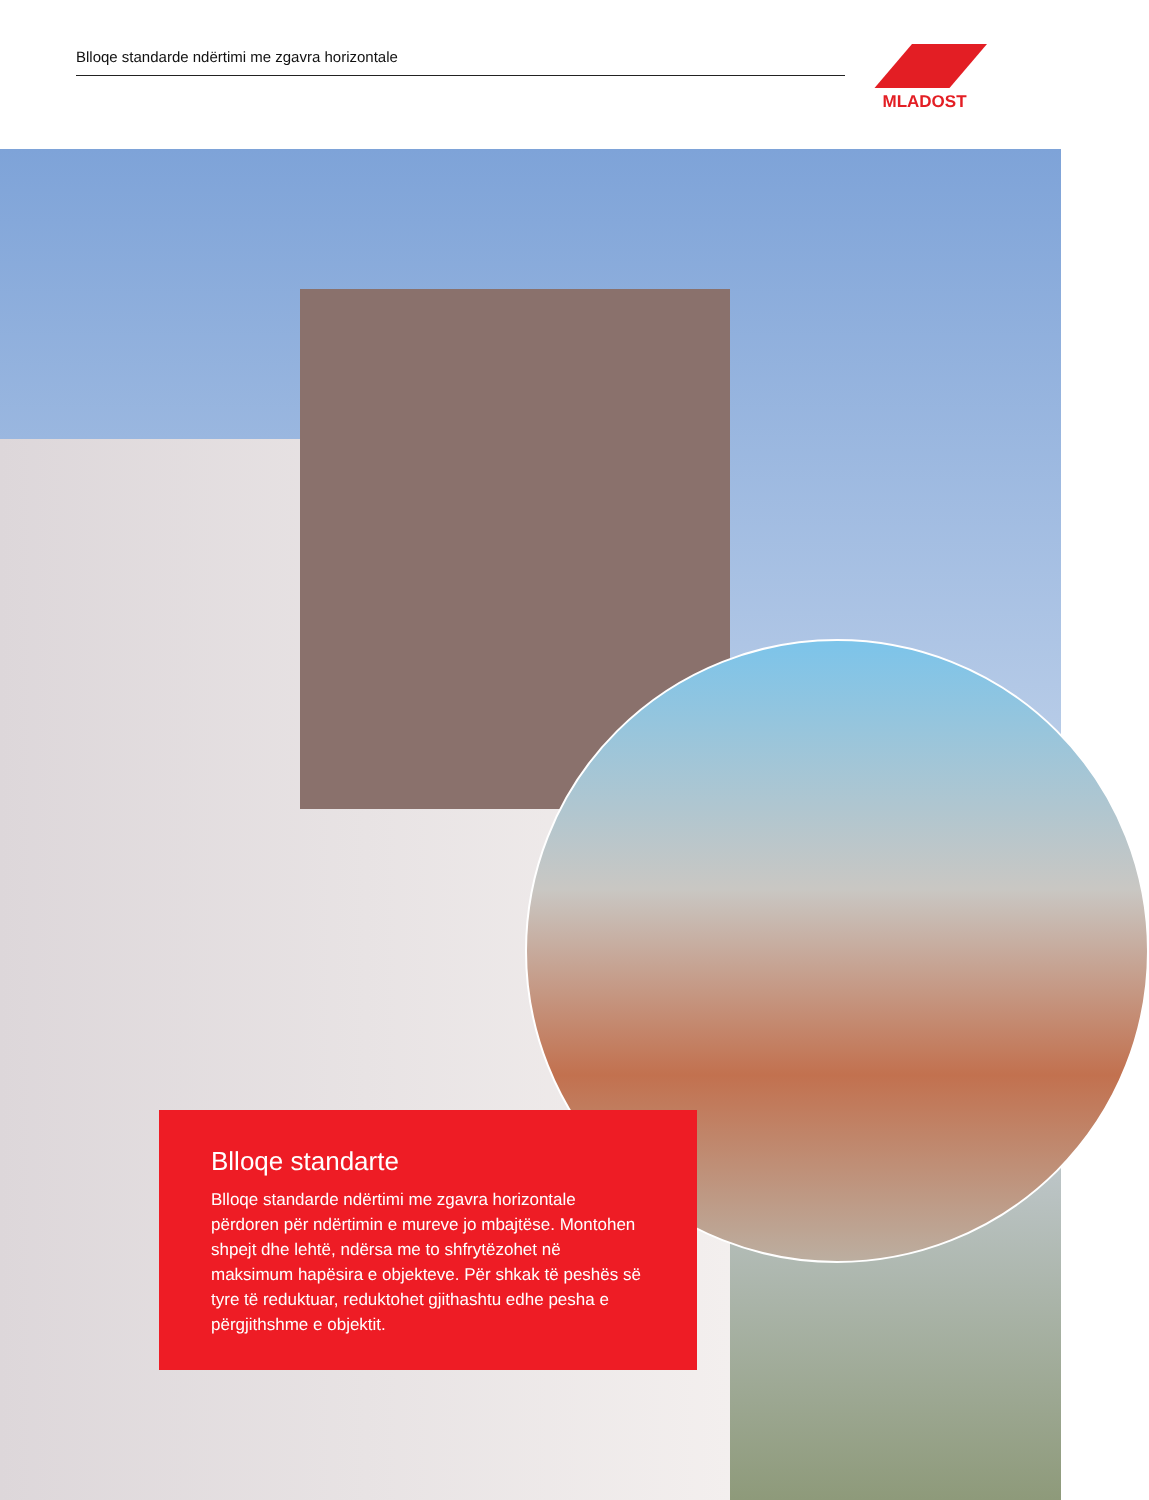Blloqe standarde ndërtimi me zgavra horizontale
MLADOST
Blloqe standarte
Blloqe standarde ndërtimi me zgavra horizontale përdoren për ndërtimin e mureve jo mbajtëse. Montohen shpejt dhe lehtë, ndërsa me to shfrytëzohet në maksimum hapësira e objekteve. Për shkak të peshës së tyre të reduktuar, reduktohet gjithashtu edhe pesha e përgjithshme e objektit.